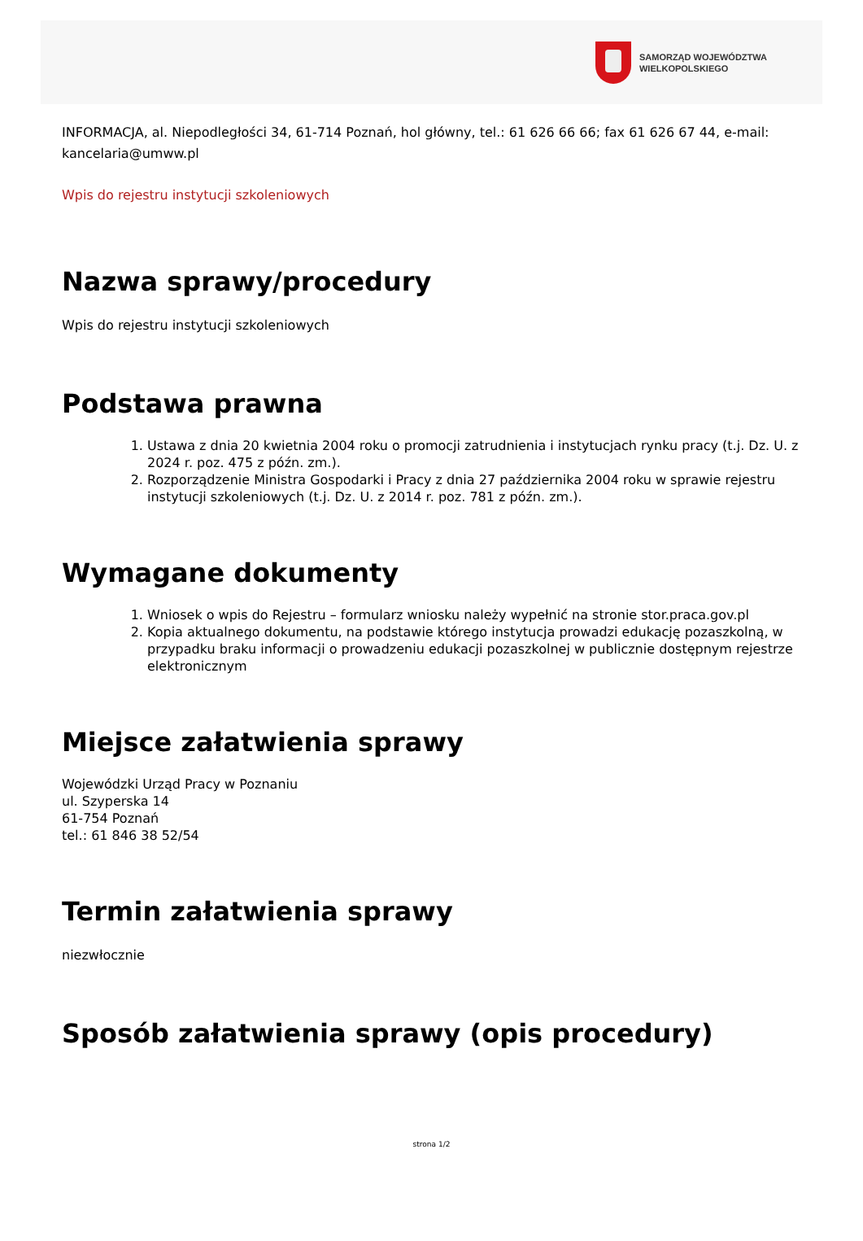SAMORZĄD WOJEWÓDZTWA
WIELKOPOLSKIEGO
INFORMACJA, al. Niepodległości 34, 61-714 Poznań, hol główny, tel.: 61 626 66 66; fax 61 626 67 44, e-mail: kancelaria@umww.pl
Wpis do rejestru instytucji szkoleniowych
Nazwa sprawy/procedury
Wpis do rejestru instytucji szkoleniowych
Podstawa prawna
1. Ustawa z dnia 20 kwietnia 2004 roku o promocji zatrudnienia i instytucjach rynku pracy (t.j. Dz. U. z 2024 r. poz. 475 z późn. zm.).
2. Rozporządzenie Ministra Gospodarki i Pracy z dnia 27 października 2004 roku w sprawie rejestru instytucji szkoleniowych (t.j. Dz. U. z 2014 r. poz. 781 z późn. zm.).
Wymagane dokumenty
1. Wniosek o wpis do Rejestru – formularz wniosku należy wypełnić na stronie stor.praca.gov.pl
2. Kopia aktualnego dokumentu, na podstawie którego instytucja prowadzi edukację pozaszkolną, w przypadku braku informacji o prowadzeniu edukacji pozaszkolnej w publicznie dostępnym rejestrze elektronicznym
Miejsce załatwienia sprawy
Wojewódzki Urząd Pracy w Poznaniu
ul. Szyperska 14
61-754 Poznań
tel.: 61 846 38 52/54
Termin załatwienia sprawy
niezwłocznie
Sposób załatwienia sprawy (opis procedury)
strona 1/2